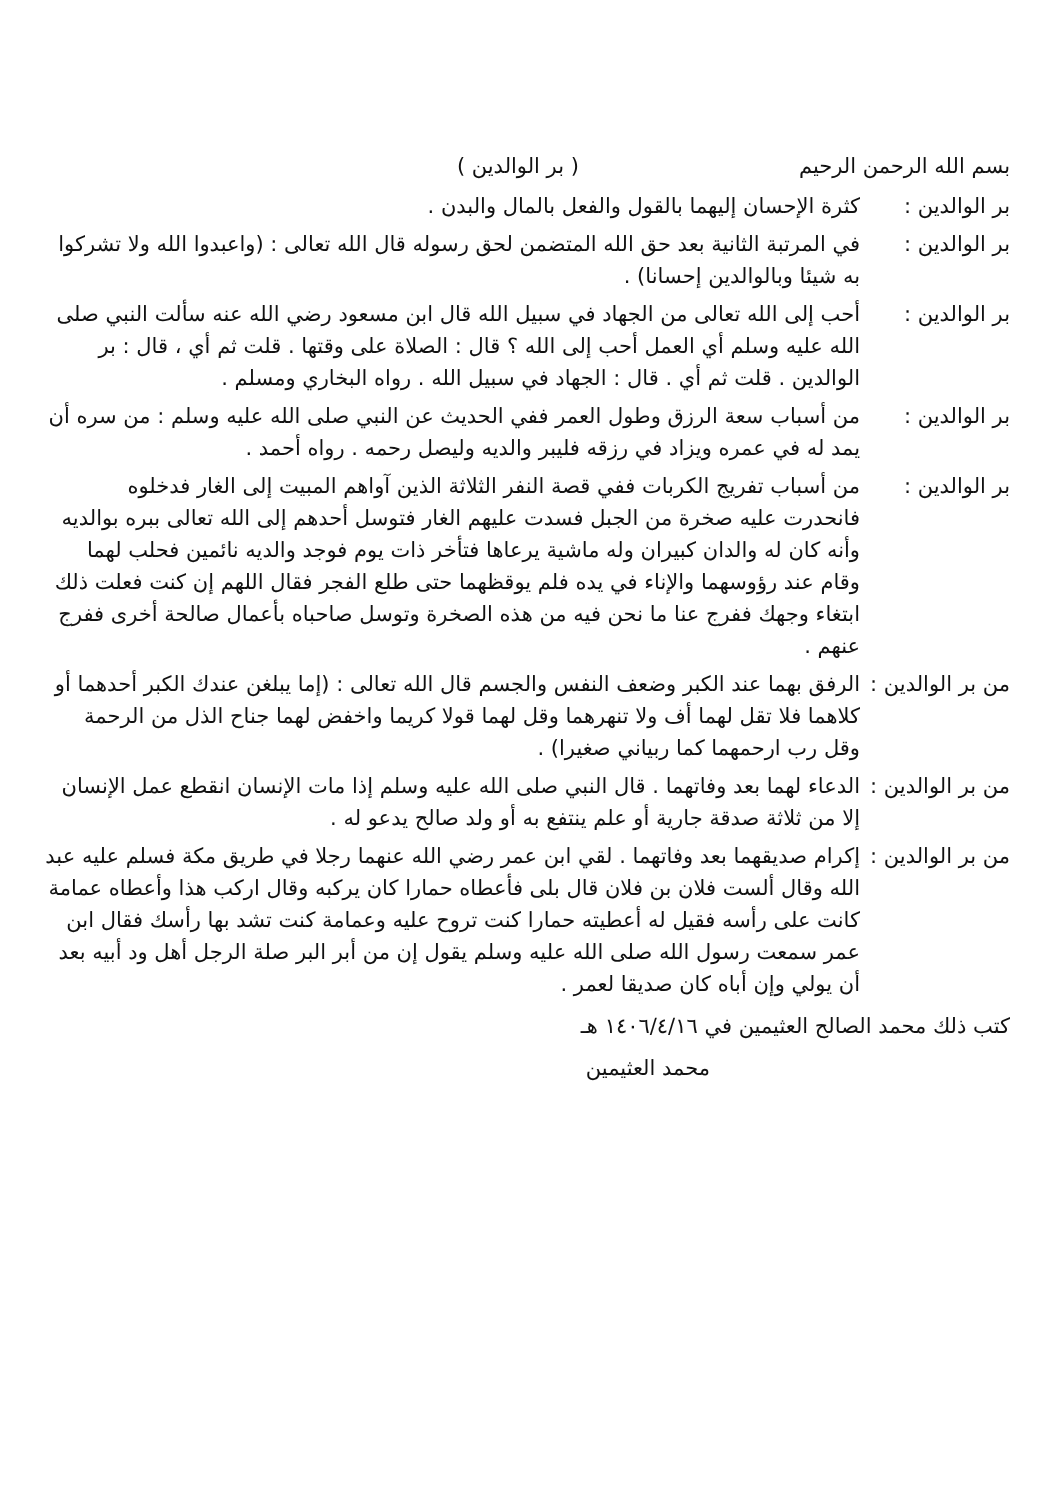بسم الله الرحمن الرحيم ( بر الوالدين )
بر الوالدين :
كثرة الإحسان إليهما بالقول والفعل بالمال والبدن .
بر الوالدين :
في المرتبة الثانية بعد حق الله المتضمن لحق رسوله قال الله تعالى : (واعبدوا الله ولا تشركوا به شيئا وبالوالدين إحسانا) .
بر الوالدين :
أحب إلى الله تعالى من الجهاد في سبيل الله قال ابن مسعود رضي الله عنه سألت النبي صلى الله عليه وسلم أي العمل أحب إلى الله ؟ قال : الصلاة على وقتها . قلت ثم أي ، قال : بر الوالدين . قلت ثم أي . قال : الجهاد في سبيل الله . رواه البخاري ومسلم .
بر الوالدين :
من أسباب سعة الرزق وطول العمر ففي الحديث عن النبي صلى الله عليه وسلم : من سره أن يمد له في عمره ويزاد في رزقه فليبر والديه وليصل رحمه . رواه أحمد .
بر الوالدين :
من أسباب تفريج الكربات ففي قصة النفر الثلاثة الذين آواهم المبيت إلى الغار فدخلوه فانحدرت عليه صخرة من الجبل فسدت عليهم الغار فتوسل أحدهم إلى الله تعالى ببره بوالديه وأنه كان له والدان كبيران وله ماشية يرعاها فتأخر ذات يوم فوجد والديه نائمين فحلب لهما وقام عند رؤوسهما والإناء في يده فلم يوقظهما حتى طلع الفجر فقال اللهم إن كنت فعلت ذلك ابتغاء وجهك ففرج عنا ما نحن فيه من هذه الصخرة وتوسل صاحباه بأعمال صالحة أخرى ففرج عنهم .
من بر الوالدين :
الرفق بهما عند الكبر وضعف النفس والجسم قال الله تعالى : (إما يبلغن عندك الكبر أحدهما أو كلاهما فلا تقل لهما أف ولا تنهرهما وقل لهما قولا كريما واخفض لهما جناح الذل من الرحمة وقل رب ارحمهما كما ربياني صغيرا) .
من بر الوالدين :
الدعاء لهما بعد وفاتهما . قال النبي صلى الله عليه وسلم إذا مات الإنسان انقطع عمل الإنسان إلا من ثلاثة صدقة جارية أو علم ينتفع به أو ولد صالح يدعو له .
من بر الوالدين :
إكرام صديقهما بعد وفاتهما . لقي ابن عمر رضي الله عنهما رجلا في طريق مكة فسلم عليه عبد الله وقال ألست فلان بن فلان قال بلى فأعطاه حمارا كان يركبه وقال اركب هذا وأعطاه عمامة كانت على رأسه فقيل له أعطيته حمارا كنت تروح عليه وعمامة كنت تشد بها رأسك فقال ابن عمر سمعت رسول الله صلى الله عليه وسلم يقول إن من أبر البر صلة الرجل أهل ود أبيه بعد أن يولي وإن أباه كان صديقا لعمر .
كتب ذلك محمد الصالح العثيمين في ١٤٠٦/٤/١٦ هـ
محمد العثيمين